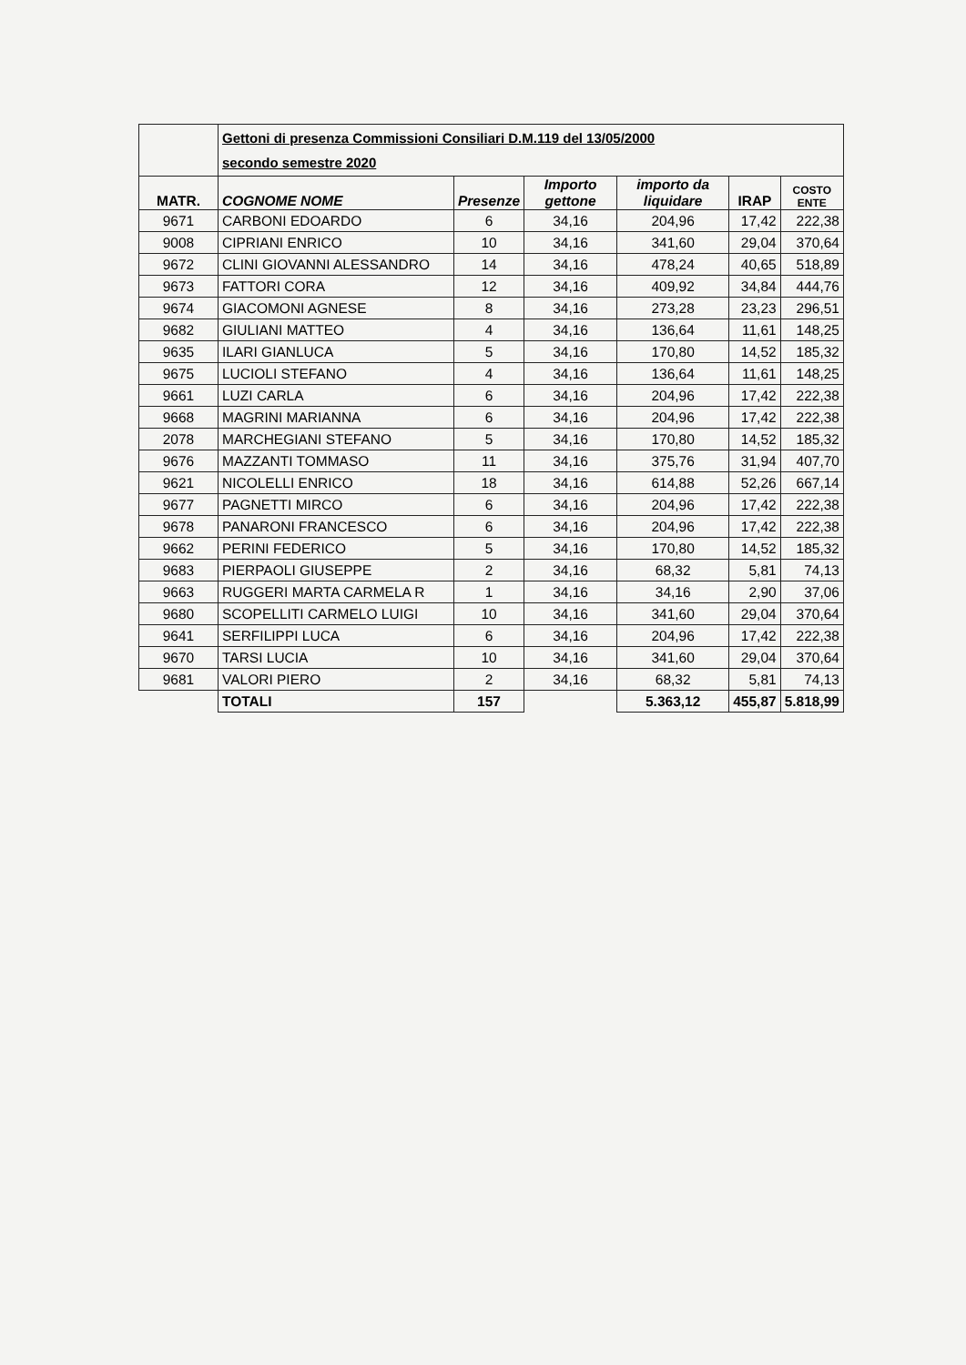| | Gettoni di presenza Commissioni Consiliari D.M.119 del 13/05/2000 secondo semestre 2020 | | | | | |
| MATR. | COGNOME NOME | Presenze | Importo gettone | importo da liquidare | IRAP | COSTO ENTE |
| 9671 | CARBONI EDOARDO | 6 | 34,16 | 204,96 | 17,42 | 222,38 |
| 9008 | CIPRIANI ENRICO | 10 | 34,16 | 341,60 | 29,04 | 370,64 |
| 9672 | CLINI GIOVANNI ALESSANDRO | 14 | 34,16 | 478,24 | 40,65 | 518,89 |
| 9673 | FATTORI CORA | 12 | 34,16 | 409,92 | 34,84 | 444,76 |
| 9674 | GIACOMONI AGNESE | 8 | 34,16 | 273,28 | 23,23 | 296,51 |
| 9682 | GIULIANI MATTEO | 4 | 34,16 | 136,64 | 11,61 | 148,25 |
| 9635 | ILARI GIANLUCA | 5 | 34,16 | 170,80 | 14,52 | 185,32 |
| 9675 | LUCIOLI STEFANO | 4 | 34,16 | 136,64 | 11,61 | 148,25 |
| 9661 | LUZI CARLA | 6 | 34,16 | 204,96 | 17,42 | 222,38 |
| 9668 | MAGRINI MARIANNA | 6 | 34,16 | 204,96 | 17,42 | 222,38 |
| 2078 | MARCHEGIANI STEFANO | 5 | 34,16 | 170,80 | 14,52 | 185,32 |
| 9676 | MAZZANTI TOMMASO | 11 | 34,16 | 375,76 | 31,94 | 407,70 |
| 9621 | NICOLELLI ENRICO | 18 | 34,16 | 614,88 | 52,26 | 667,14 |
| 9677 | PAGNETTI MIRCO | 6 | 34,16 | 204,96 | 17,42 | 222,38 |
| 9678 | PANARONI FRANCESCO | 6 | 34,16 | 204,96 | 17,42 | 222,38 |
| 9662 | PERINI FEDERICO | 5 | 34,16 | 170,80 | 14,52 | 185,32 |
| 9683 | PIERPAOLI GIUSEPPE | 2 | 34,16 | 68,32 | 5,81 | 74,13 |
| 9663 | RUGGERI MARTA CARMELA R | 1 | 34,16 | 34,16 | 2,90 | 37,06 |
| 9680 | SCOPELLITI CARMELO LUIGI | 10 | 34,16 | 341,60 | 29,04 | 370,64 |
| 9641 | SERFILIPPI LUCA | 6 | 34,16 | 204,96 | 17,42 | 222,38 |
| 9670 | TARSI LUCIA | 10 | 34,16 | 341,60 | 29,04 | 370,64 |
| 9681 | VALORI PIERO | 2 | 34,16 | 68,32 | 5,81 | 74,13 |
| | TOTALI | 157 | | 5.363,12 | 455,87 | 5.818,99 |